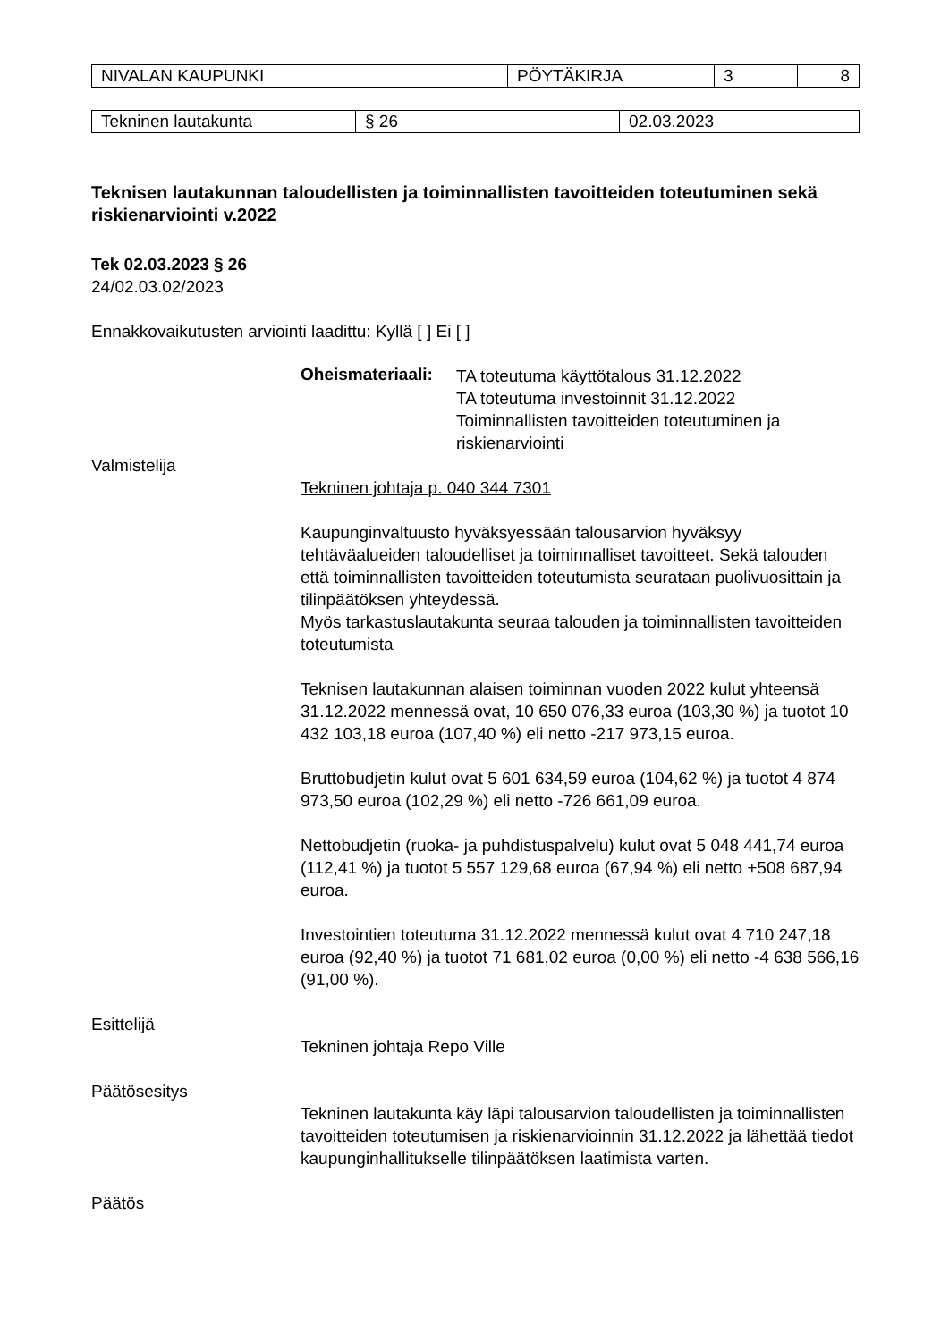| NIVALAN KAUPUNKI | PÖYTÄKIRJA | 3 | 8 |
| Tekninen lautakunta | § 26 | 02.03.2023 |
Teknisen lautakunnan taloudellisten ja toiminnallisten tavoitteiden toteutuminen sekä riskienarviointi v.2022
Tek 02.03.2023 § 26
24/02.03.02/2023
Ennakkovaikutusten arviointi laadittu: Kyllä [ ] Ei [ ]
Oheismateriaali:
TA toteutuma käyttötalous 31.12.2022
TA toteutuma investoinnit 31.12.2022
Toiminnallisten tavoitteiden toteutuminen ja riskienarviointi
Valmistelija
Tekninen johtaja p. 040 344 7301
Kaupunginvaltuusto hyväksyessään talousarvion hyväksyy tehtäväalueiden taloudelliset ja toiminnalliset tavoitteet. Sekä talouden että toiminnallisten tavoitteiden toteutumista seurataan puolivuosittain ja tilinpäätöksen yhteydessä.
Myös tarkastuslautakunta seuraa talouden ja toiminnallisten tavoitteiden toteutumista
Teknisen lautakunnan alaisen toiminnan vuoden 2022 kulut yhteensä 31.12.2022 mennessä ovat, 10 650 076,33 euroa (103,30 %) ja tuotot 10 432 103,18 euroa (107,40 %) eli netto -217 973,15 euroa.
Bruttobudjetin kulut ovat 5 601 634,59 euroa (104,62 %) ja tuotot 4 874 973,50 euroa (102,29 %) eli netto -726 661,09 euroa.
Nettobudjetin (ruoka- ja puhdistuspalvelu) kulut ovat 5 048 441,74 euroa (112,41 %) ja tuotot 5 557 129,68 euroa (67,94 %) eli netto +508 687,94 euroa.
Investointien toteutuma 31.12.2022 mennessä kulut ovat 4 710 247,18 euroa (92,40 %) ja tuotot 71 681,02 euroa (0,00 %) eli netto -4 638 566,16 (91,00 %).
Esittelijä
Tekninen johtaja Repo Ville
Päätösesitys
Tekninen lautakunta käy läpi talousarvion taloudellisten ja toiminnallisten tavoitteiden toteutumisen ja riskienarvioinnin 31.12.2022 ja lähettää tiedot kaupunginhallitukselle tilinpäätöksen laatimista varten.
Päätös